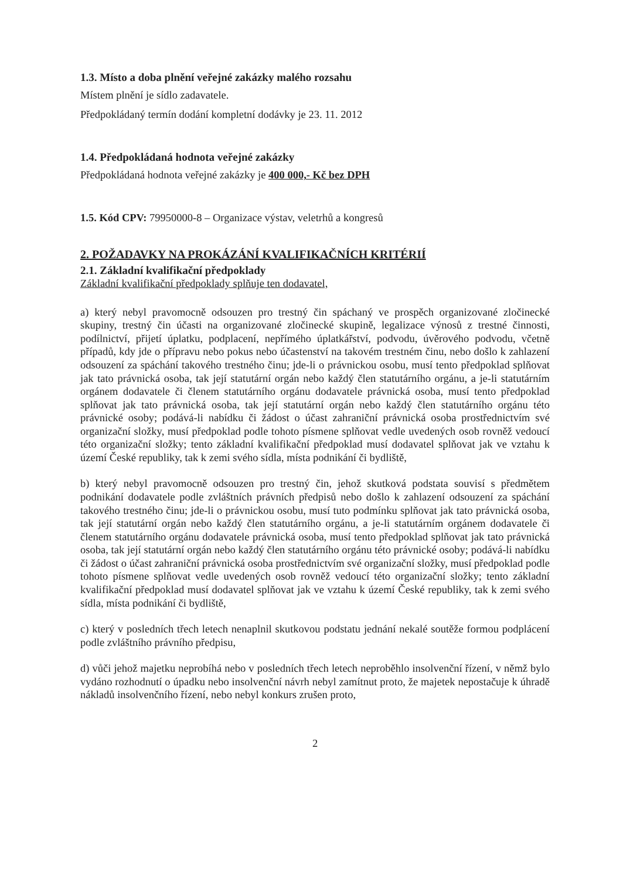1.3. Místo a doba plnění veřejné zakázky malého rozsahu
Místem plnění je sídlo zadavatele.
Předpokládaný termín dodání kompletní dodávky je 23. 11. 2012
1.4. Předpokládaná hodnota veřejné zakázky
Předpokládaná hodnota veřejné zakázky je 400 000,- Kč bez DPH
1.5. Kód CPV: 79950000-8 – Organizace výstav, veletrhů a kongresů
2. POŽADAVKY NA PROKÁZÁNÍ KVALIFIKAČNÍCH KRITÉRIÍ
2.1. Základní kvalifikační předpoklady
Základní kvalifikační předpoklady splňuje ten dodavatel,
a) který nebyl pravomocně odsouzen pro trestný čin spáchaný ve prospěch organizované zločinecké skupiny, trestný čin účasti na organizované zločinecké skupině, legalizace výnosů z trestné činnosti, podílnictví, přijetí úplatku, podplacení, nepřímého úplatkářství, podvodu, úvěrového podvodu, včetně případů, kdy jde o přípravu nebo pokus nebo účastenství na takovém trestném činu, nebo došlo k zahlazení odsouzení za spáchání takového trestného činu; jde-li o právnickou osobu, musí tento předpoklad splňovat jak tato právnická osoba, tak její statutární orgán nebo každý člen statutárního orgánu, a je-li statutárním orgánem dodavatele či členem statutárního orgánu dodavatele právnická osoba, musí tento předpoklad splňovat jak tato právnická osoba, tak její statutární orgán nebo každý člen statutárního orgánu této právnické osoby; podává-li nabídku či žádost o účast zahraniční právnická osoba prostřednictvím své organizační složky, musí předpoklad podle tohoto písmene splňovat vedle uvedených osob rovněž vedoucí této organizační složky; tento základní kvalifikační předpoklad musí dodavatel splňovat jak ve vztahu k území České republiky, tak k zemi svého sídla, místa podnikání či bydliště,
b) který nebyl pravomocně odsouzen pro trestný čin, jehož skutková podstata souvisí s předmětem podnikání dodavatele podle zvláštních právních předpisů nebo došlo k zahlazení odsouzení za spáchání takového trestného činu; jde-li o právnickou osobu, musí tuto podmínku splňovat jak tato právnická osoba, tak její statutární orgán nebo každý člen statutárního orgánu, a je-li statutárním orgánem dodavatele či členem statutárního orgánu dodavatele právnická osoba, musí tento předpoklad splňovat jak tato právnická osoba, tak její statutární orgán nebo každý člen statutárního orgánu této právnické osoby; podává-li nabídku či žádost o účast zahraniční právnická osoba prostřednictvím své organizační složky, musí předpoklad podle tohoto písmene splňovat vedle uvedených osob rovněž vedoucí této organizační složky; tento základní kvalifikační předpoklad musí dodavatel splňovat jak ve vztahu k území České republiky, tak k zemi svého sídla, místa podnikání či bydliště,
c) který v posledních třech letech nenaplnil skutkovou podstatu jednání nekalé soutěže formou podplácení podle zvláštního právního předpisu,
d) vůči jehož majetku neprobíhá nebo v posledních třech letech neproběhlo insolvenční řízení, v němž bylo vydáno rozhodnutí o úpadku nebo insolvenční návrh nebyl zamítnut proto, že majetek nepostačuje k úhradě nákladů insolvenčního řízení, nebo nebyl konkurs zrušen proto,
2